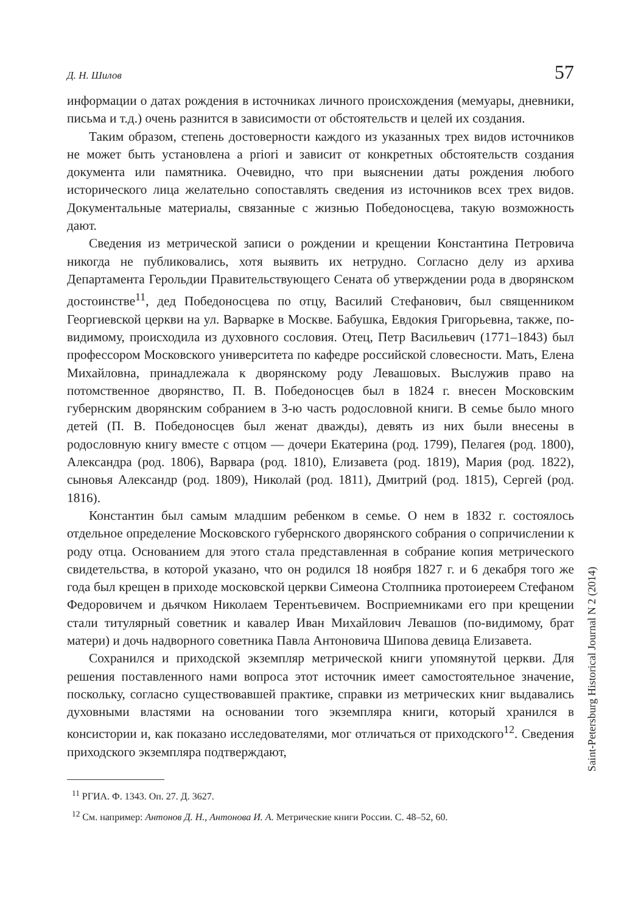Д. Н. Шилов 57
информации о датах рождения в источниках личного происхождения (мемуары, дневники, письма и т.д.) очень разнится в зависимости от обстоятельств и целей их создания.
Таким образом, степень достоверности каждого из указанных трех видов источников не может быть установлена a priori и зависит от конкретных обстоятельств создания документа или памятника. Очевидно, что при выяснении даты рождения любого исторического лица желательно сопоставлять сведения из источников всех трех видов. Документальные материалы, связанные с жизнью Победоносцева, такую возможность дают.
Сведения из метрической записи о рождении и крещении Константина Петровича никогда не публиковались, хотя выявить их нетрудно. Согласно делу из архива Департамента Герольдии Правительствующего Сената об утверждении рода в дворянском достоинстве<sup>11</sup>, дед Победоносцева по отцу, Василий Стефанович, был священником Георгиевской церкви на ул. Варварке в Москве. Бабушка, Евдокия Григорьевна, также, по-видимому, происходила из духовного сословия. Отец, Петр Васильевич (1771–1843) был профессором Московского университета по кафедре российской словесности. Мать, Елена Михайловна, принадлежала к дворянскому роду Левашовых. Выслужив право на потомственное дворянство, П. В. Победоносцев был в 1824 г. внесен Московским губернским дворянским собранием в 3-ю часть родословной книги. В семье было много детей (П. В. Победоносцев был женат дважды), девять из них были внесены в родословную книгу вместе с отцом — дочери Екатерина (род. 1799), Пелагея (род. 1800), Александра (род. 1806), Варвара (род. 1810), Елизавета (род. 1819), Мария (род. 1822), сыновья Александр (род. 1809), Николай (род. 1811), Дмитрий (род. 1815), Сергей (род. 1816).
Константин был самым младшим ребенком в семье. О нем в 1832 г. состоялось отдельное определение Московского губернского дворянского собрания о сопричислении к роду отца. Основанием для этого стала представленная в собрание копия метрического свидетельства, в которой указано, что он родился 18 ноября 1827 г. и 6 декабря того же года был крещен в приходе московской церкви Симеона Столпника протоиереем Стефаном Федоровичем и дьячком Николаем Терентьевичем. Восприемниками его при крещении стали титулярный советник и кавалер Иван Михайлович Левашов (по-видимому, брат матери) и дочь надворного советника Павла Антоновича Шипова девица Елизавета.
Сохранился и приходской экземпляр метрической книги упомянутой церкви. Для решения поставленного нами вопроса этот источник имеет самостоятельное значение, поскольку, согласно существовавшей практике, справки из метрических книг выдавались духовными властями на основании того экземпляра книги, который хранился в консистории и, как показано исследователями, мог отличаться от приходского<sup>12</sup>. Сведения приходского экземпляра подтверждают,
<sup>11</sup> РГИА. Ф. 1343. Оп. 27. Д. 3627.
<sup>12</sup> См. например: Антонов Д. Н., Антонова И. А. Метрические книги России. С. 48–52, 60.
Saint-Petersburg Historical Journal N 2 (2014)